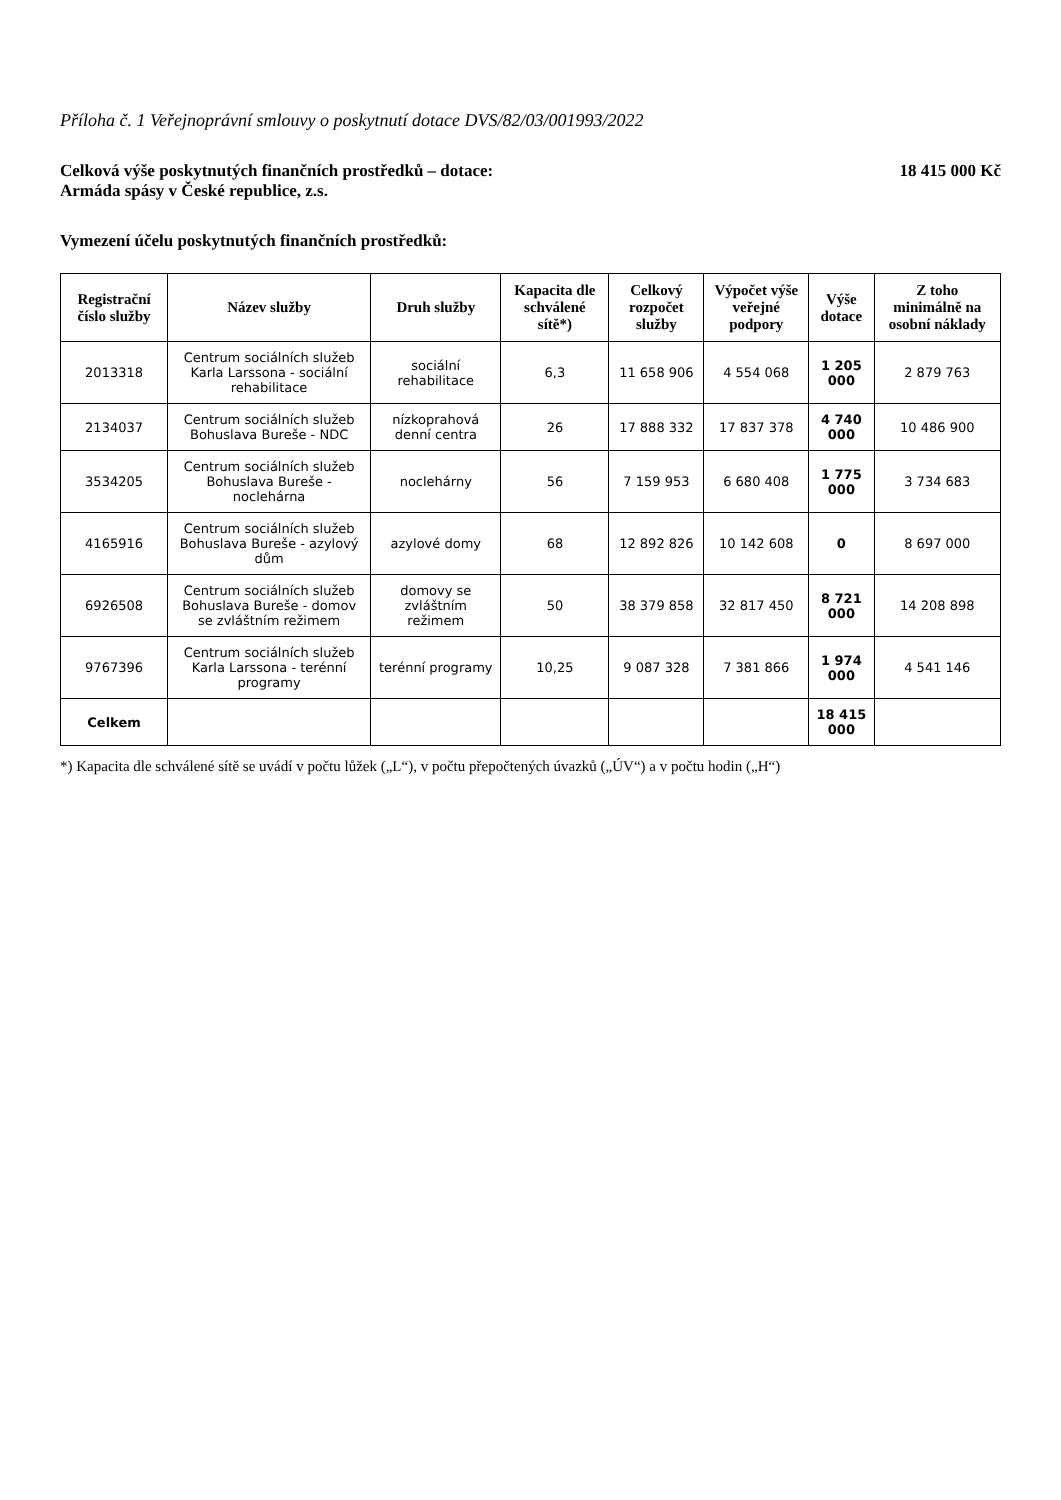Příloha č. 1 Veřejnoprávní smlouvy o poskytnutí dotace DVS/82/03/001993/2022
Celková výše poskytnutých finančních prostředků – dotace:
Armáda spásy v České republice, z.s.
18 415 000 Kč
Vymezení účelu poskytnutých finančních prostředků:
| Registrační číslo služby | Název služby | Druh služby | Kapacita dle schválené sítě*) | Celkový rozpočet služby | Výpočet výše veřejné podpory | Výše dotace | Z toho minimálně na osobní náklady |
| --- | --- | --- | --- | --- | --- | --- | --- |
| 2013318 | Centrum sociálních služeb Karla Larssona - sociální rehabilitace | sociální rehabilitace | 6,3 | 11 658 906 | 4 554 068 | 1 205 000 | 2 879 763 |
| 2134037 | Centrum sociálních služeb Bohuslava Bureše - NDC | nízkoprahová denní centra | 26 | 17 888 332 | 17 837 378 | 4 740 000 | 10 486 900 |
| 3534205 | Centrum sociálních služeb Bohuslava Bureše - noclehárna | noclehárny | 56 | 7 159 953 | 6 680 408 | 1 775 000 | 3 734 683 |
| 4165916 | Centrum sociálních služeb Bohuslava Bureše - azylový dům | azylové domy | 68 | 12 892 826 | 10 142 608 | 0 | 8 697 000 |
| 6926508 | Centrum sociálních služeb Bohuslava Bureše - domov se zvláštním režimem | domovy se zvláštním režimem | 50 | 38 379 858 | 32 817 450 | 8 721 000 | 14 208 898 |
| 9767396 | Centrum sociálních služeb Karla Larssona - terénní programy | terénní programy | 10,25 | 9 087 328 | 7 381 866 | 1 974 000 | 4 541 146 |
| Celkem | | | | | | 18 415 000 | |
*) Kapacita dle schválené sítě se uvádí v počtu lůžek („L“), v počtu přepočtených úvazků („ÚV“) a v počtu hodin („H“)